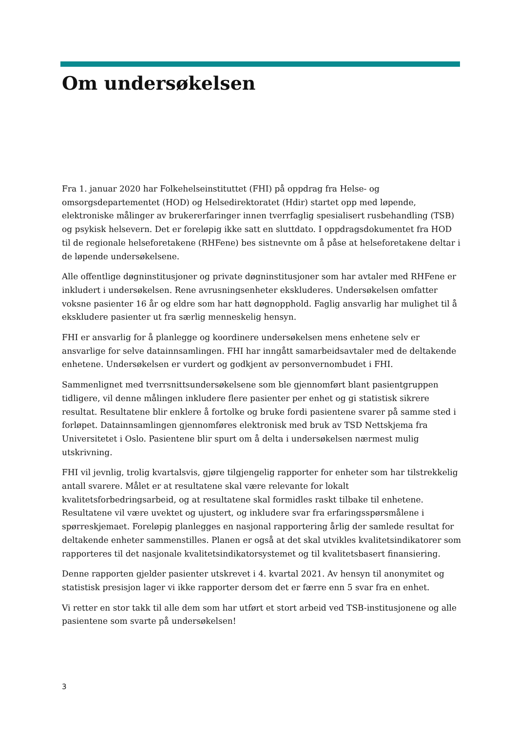Om undersøkelsen
Fra 1. januar 2020 har Folkehelseinstituttet (FHI) på oppdrag fra Helse- og omsorgsdepartementet (HOD) og Helsedirektoratet (Hdir) startet opp med løpende, elektroniske målinger av brukererfaringer innen tverrfaglig spesialisert rusbehandling (TSB) og psykisk helsevern. Det er foreløpig ikke satt en sluttdato. I oppdragsdokumentet fra HOD til de regionale helseforetakene (RHFene) bes sistnevnte om å påse at helseforetakene deltar i de løpende undersøkelsene.
Alle offentlige døgninstitusjoner og private døgninstitusjoner som har avtaler med RHFene er inkludert i undersøkelsen. Rene avrusningsenheter ekskluderes. Undersøkelsen omfatter voksne pasienter 16 år og eldre som har hatt døgnopphold. Faglig ansvarlig har mulighet til å ekskludere pasienter ut fra særlig menneskelig hensyn.
FHI er ansvarlig for å planlegge og koordinere undersøkelsen mens enhetene selv er ansvarlige for selve datainnsamlingen. FHI har inngått samarbeidsavtaler med de deltakende enhetene. Undersøkelsen er vurdert og godkjent av personvernombudet i FHI.
Sammenlignet med tverrsnittsundersøkelsene som ble gjennomført blant pasientgruppen tidligere, vil denne målingen inkludere flere pasienter per enhet og gi statistisk sikrere resultat. Resultatene blir enklere å fortolke og bruke fordi pasientene svarer på samme sted i forløpet. Datainnsamlingen gjennomføres elektronisk med bruk av TSD Nettskjema fra Universitetet i Oslo. Pasientene blir spurt om å delta i undersøkelsen nærmest mulig utskrivning.
FHI vil jevnlig, trolig kvartalsvis, gjøre tilgjengelig rapporter for enheter som har tilstrekkelig antall svarere. Målet er at resultatene skal være relevante for lokalt kvalitetsforbedringsarbeid, og at resultatene skal formidles raskt tilbake til enhetene. Resultatene vil være uvektet og ujustert, og inkludere svar fra erfaringsspørsmålene i spørreskjemaet. Foreløpig planlegges en nasjonal rapportering årlig der samlede resultat for deltakende enheter sammenstilles. Planen er også at det skal utvikles kvalitetsindikatorer som rapporteres til det nasjonale kvalitetsindikatorsystemet og til kvalitetsbasert finansiering.
Denne rapporten gjelder pasienter utskrevet i 4. kvartal 2021. Av hensyn til anonymitet og statistisk presisjon lager vi ikke rapporter dersom det er færre enn 5 svar fra en enhet.
Vi retter en stor takk til alle dem som har utført et stort arbeid ved TSB-institusjonene og alle pasientene som svarte på undersøkelsen!
3